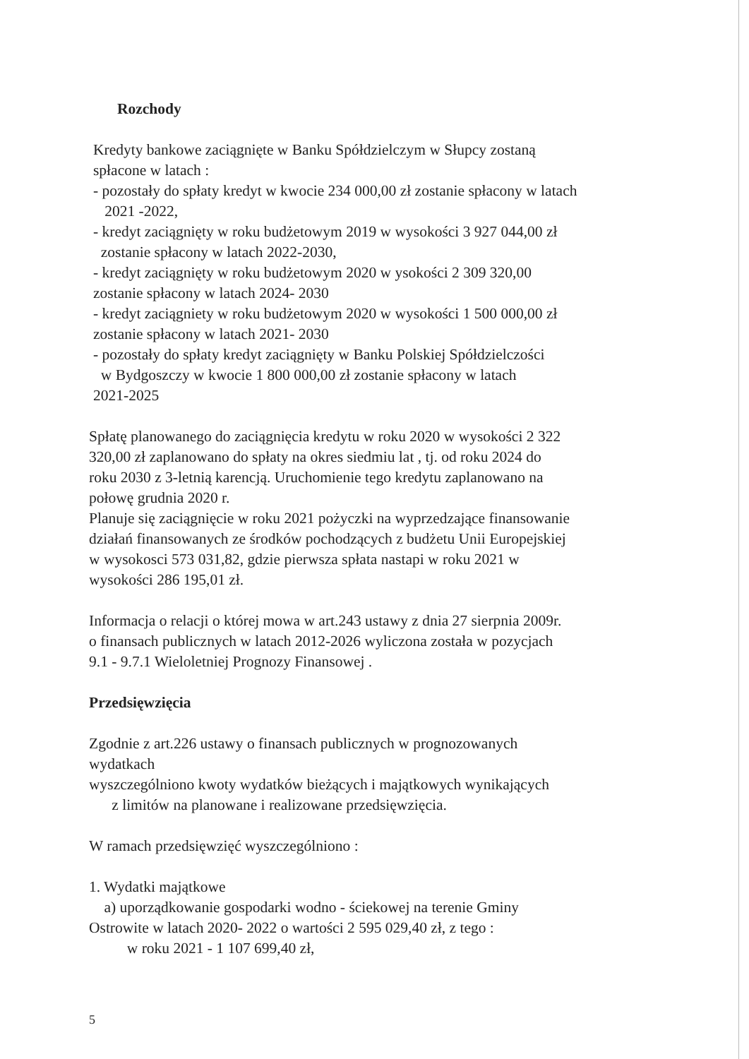Rozchody
Kredyty bankowe zaciągnięte w Banku Spółdzielczym w Słupcy zostaną
spłacone w latach :
- pozostały do spłaty kredyt w kwocie 234 000,00 zł zostanie spłacony w latach
2021 -2022,
- kredyt zaciągnięty w roku budżetowym 2019 w wysokości 3 927 044,00 zł
zostanie spłacony w latach 2022-2030,
- kredyt zaciągnięty w roku budżetowym 2020 w ysokości 2 309 320,00
zostanie spłacony w latach 2024- 2030
- kredyt zaciągniety w roku budżetowym 2020 w wysokości 1 500 000,00 zł
zostanie spłacony w latach 2021- 2030
- pozostały do spłaty kredyt zaciągnięty w Banku Polskiej Spółdzielczości
w Bydgoszczy w kwocie 1 800 000,00 zł zostanie spłacony w latach
2021-2025
Spłatę planowanego do zaciągnięcia kredytu w roku 2020 w wysokości 2 322
320,00 zł zaplanowano do spłaty na okres siedmiu lat , tj. od roku 2024 do
roku 2030 z 3-letnią karencją. Uruchomienie tego kredytu zaplanowano na
połowę grudnia 2020 r.
Planuje się zaciągnięcie w roku 2021 pożyczki na wyprzedzające finansowanie
działań finansowanych ze środków pochodzących z budżetu Unii Europejskiej
w wysokosci 573 031,82, gdzie pierwsza spłata nastapi w roku 2021 w
wysokości 286 195,01 zł.
Informacja o relacji o której mowa w art.243 ustawy z dnia 27 sierpnia 2009r.
o finansach publicznych w latach 2012-2026 wyliczona została w pozycjach
9.1 - 9.7.1 Wieloletniej Prognozy Finansowej .
Przedsięwzięcia
Zgodnie z art.226 ustawy o finansach publicznych w prognozowanych
wydatkach
wyszczególniono kwoty wydatków bieżących i majątkowych wynikających
z limitów na planowane i realizowane przedsięwzięcia.
W ramach przedsięwzięć wyszczególniono :
1. Wydatki majątkowe
a) uporządkowanie gospodarki wodno - ściekowej na terenie Gminy
Ostrowite w latach 2020- 2022 o wartości 2 595 029,40 zł, z tego :
w roku 2021 - 1 107 699,40 zł,
5